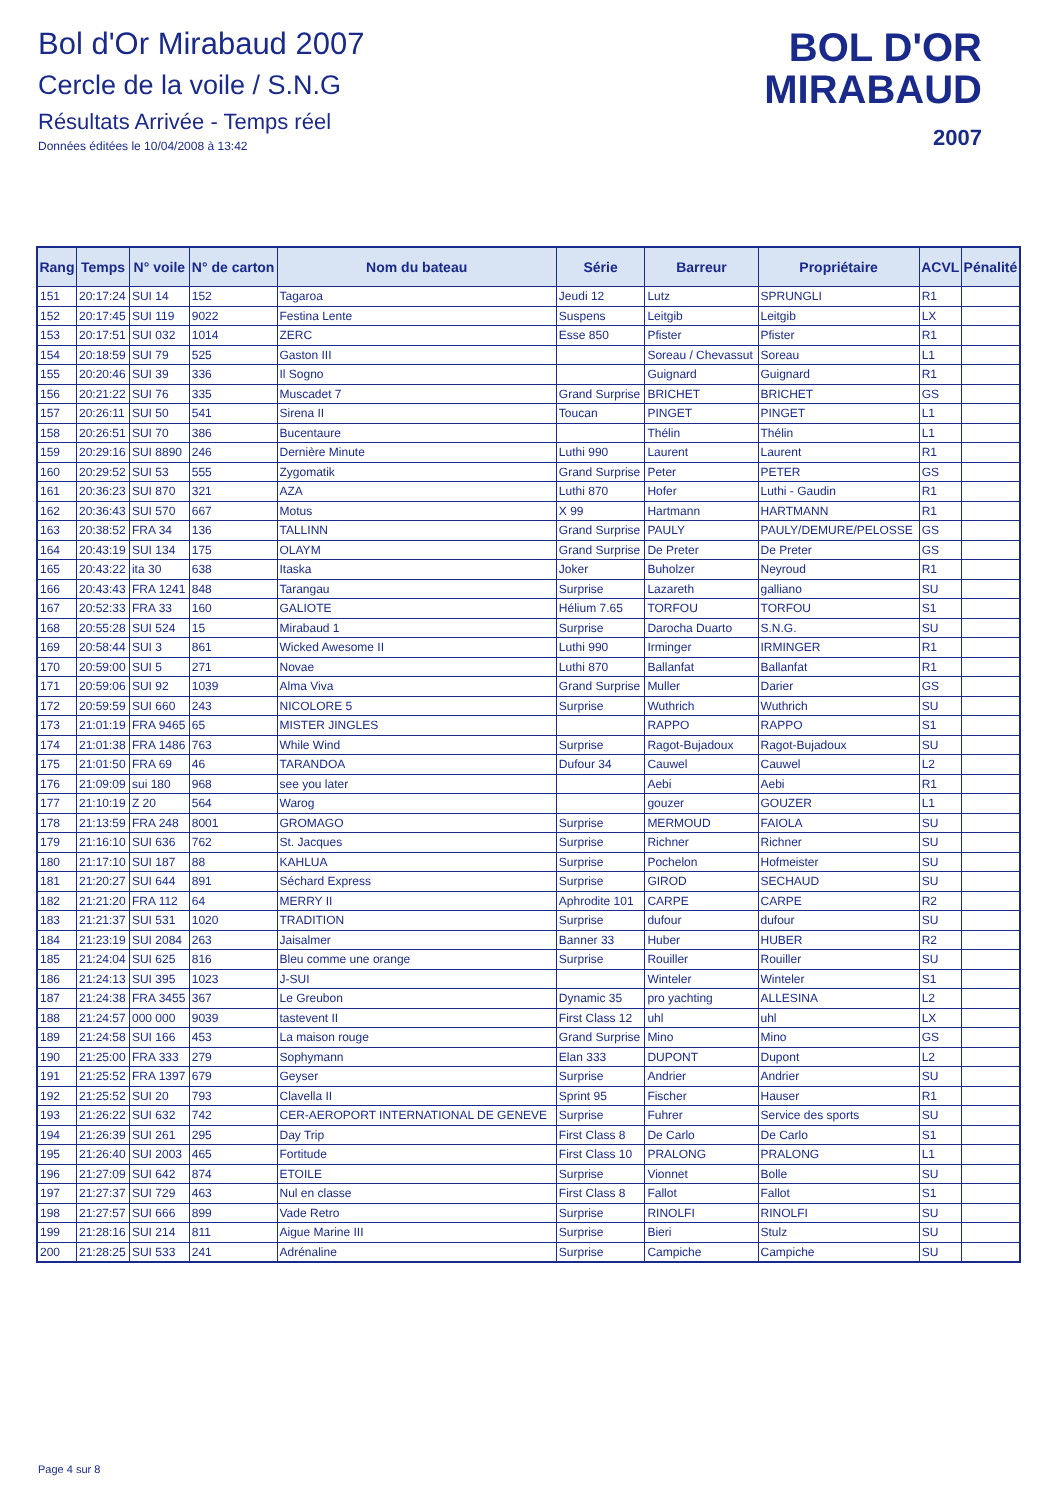Bol d'Or Mirabaud 2007
Cercle de la voile / S.N.G
Résultats Arrivée - Temps réel
Données éditées le 10/04/2008 à 13:42
BOL D'OR
MIRABAUD
2007
| Rang | Temps | N° voile | N° de carton | Nom du bateau | Série | Barreur | Propriétaire | ACVL | Pénalité |
| --- | --- | --- | --- | --- | --- | --- | --- | --- | --- |
| 151 | 20:17:24 | SUI 14 | 152 | Tagaroa | Jeudi 12 | Lutz | SPRUNGLI | R1 | |
| 152 | 20:17:45 | SUI 119 | 9022 | Festina Lente | Suspens | Leitgib | Leitgib | LX | |
| 153 | 20:17:51 | SUI 032 | 1014 | ZERC | Esse 850 | Pfister | Pfister | R1 | |
| 154 | 20:18:59 | SUI 79 | 525 | Gaston III | | Soreau / Chevassut | Soreau | L1 | |
| 155 | 20:20:46 | SUI 39 | 336 | Il Sogno | | Guignard | Guignard | R1 | |
| 156 | 20:21:22 | SUI 76 | 335 | Muscadet 7 | Grand Surprise | BRICHET | BRICHET | GS | |
| 157 | 20:26:11 | SUI 50 | 541 | Sirena II | Toucan | PINGET | PINGET | L1 | |
| 158 | 20:26:51 | SUI 70 | 386 | Bucentaure | | Thélin | Thélin | L1 | |
| 159 | 20:29:16 | SUI 8890 | 246 | Dernière Minute | Luthi 990 | Laurent | Laurent | R1 | |
| 160 | 20:29:52 | SUI 53 | 555 | Zygomatik | Grand Surprise | Peter | PETER | GS | |
| 161 | 20:36:23 | SUI 870 | 321 | AZA | Luthi 870 | Hofer | Luthi - Gaudin | R1 | |
| 162 | 20:36:43 | SUI 570 | 667 | Motus | X 99 | Hartmann | HARTMANN | R1 | |
| 163 | 20:38:52 | FRA 34 | 136 | TALLINN | Grand Surprise | PAULY | PAULY/DEMURE/PELOSSE | GS | |
| 164 | 20:43:19 | SUI 134 | 175 | OLAYM | Grand Surprise | De Preter | De Preter | GS | |
| 165 | 20:43:22 | ita 30 | 638 | Itaska | Joker | Buholzer | Neyroud | R1 | |
| 166 | 20:43:43 | FRA 1241 | 848 | Tarangau | Surprise | Lazareth | galliano | SU | |
| 167 | 20:52:33 | FRA 33 | 160 | GALIOTE | Hélium 7.65 | TORFOU | TORFOU | S1 | |
| 168 | 20:55:28 | SUI 524 | 15 | Mirabaud 1 | Surprise | Darocha Duarto | S.N.G. | SU | |
| 169 | 20:58:44 | SUI 3 | 861 | Wicked Awesome II | Luthi 990 | Irminger | IRMINGER | R1 | |
| 170 | 20:59:00 | SUI 5 | 271 | Novae | Luthi 870 | Ballanfat | Ballanfat | R1 | |
| 171 | 20:59:06 | SUI 92 | 1039 | Alma Viva | Grand Surprise | Muller | Darier | GS | |
| 172 | 20:59:59 | SUI 660 | 243 | NICOLORE 5 | Surprise | Wuthrich | Wuthrich | SU | |
| 173 | 21:01:19 | FRA 9465 | 65 | MISTER JINGLES | | RAPPO | RAPPO | S1 | |
| 174 | 21:01:38 | FRA 1486 | 763 | While Wind | Surprise | Ragot-Bujadoux | Ragot-Bujadoux | SU | |
| 175 | 21:01:50 | FRA 69 | 46 | TARANDOA | Dufour 34 | Cauwel | Cauwel | L2 | |
| 176 | 21:09:09 | sui 180 | 968 | see you later | | Aebi | Aebi | R1 | |
| 177 | 21:10:19 | Z 20 | 564 | Warog | | gouzer | GOUZER | L1 | |
| 178 | 21:13:59 | FRA 248 | 8001 | GROMAGO | Surprise | MERMOUD | FAIOLA | SU | |
| 179 | 21:16:10 | SUI 636 | 762 | St. Jacques | Surprise | Richner | Richner | SU | |
| 180 | 21:17:10 | SUI 187 | 88 | KAHLUA | Surprise | Pochelon | Hofmeister | SU | |
| 181 | 21:20:27 | SUI 644 | 891 | Séchard Express | Surprise | GIROD | SECHAUD | SU | |
| 182 | 21:21:20 | FRA 112 | 64 | MERRY II | Aphrodite 101 | CARPE | CARPE | R2 | |
| 183 | 21:21:37 | SUI 531 | 1020 | TRADITION | Surprise | dufour | dufour | SU | |
| 184 | 21:23:19 | SUI 2084 | 263 | Jaisalmer | Banner 33 | Huber | HUBER | R2 | |
| 185 | 21:24:04 | SUI 625 | 816 | Bleu comme une orange | Surprise | Rouiller | Rouiller | SU | |
| 186 | 21:24:13 | SUI 395 | 1023 | J-SUI | | Winteler | Winteler | S1 | |
| 187 | 21:24:38 | FRA 3455 | 367 | Le Greubon | Dynamic 35 | pro yachting | ALLESINA | L2 | |
| 188 | 21:24:57 | 000 000 | 9039 | tastevent II | First Class 12 | uhl | uhl | LX | |
| 189 | 21:24:58 | SUI 166 | 453 | La maison rouge | Grand Surprise | Mino | Mino | GS | |
| 190 | 21:25:00 | FRA 333 | 279 | Sophymann | Elan 333 | DUPONT | Dupont | L2 | |
| 191 | 21:25:52 | FRA 1397 | 679 | Geyser | Surprise | Andrier | Andrier | SU | |
| 192 | 21:25:52 | SUI 20 | 793 | Clavella II | Sprint 95 | Fischer | Hauser | R1 | |
| 193 | 21:26:22 | SUI 632 | 742 | CER-AEROPORT INTERNATIONAL DE GENEVE | Surprise | Fuhrer | Service des sports | SU | |
| 194 | 21:26:39 | SUI 261 | 295 | Day Trip | First Class 8 | De Carlo | De Carlo | S1 | |
| 195 | 21:26:40 | SUI 2003 | 465 | Fortitude | First Class 10 | PRALONG | PRALONG | L1 | |
| 196 | 21:27:09 | SUI 642 | 874 | ETOILE | Surprise | Vionnet | Bolle | SU | |
| 197 | 21:27:37 | SUI 729 | 463 | Nul en classe | First Class 8 | Fallot | Fallot | S1 | |
| 198 | 21:27:57 | SUI 666 | 899 | Vade Retro | Surprise | RINOLFI | RINOLFI | SU | |
| 199 | 21:28:16 | SUI 214 | 811 | Aigue Marine III | Surprise | Bieri | Stulz | SU | |
| 200 | 21:28:25 | SUI 533 | 241 | Adrénaline | Surprise | Campiche | Campiche | SU | |
Page 4 sur 8